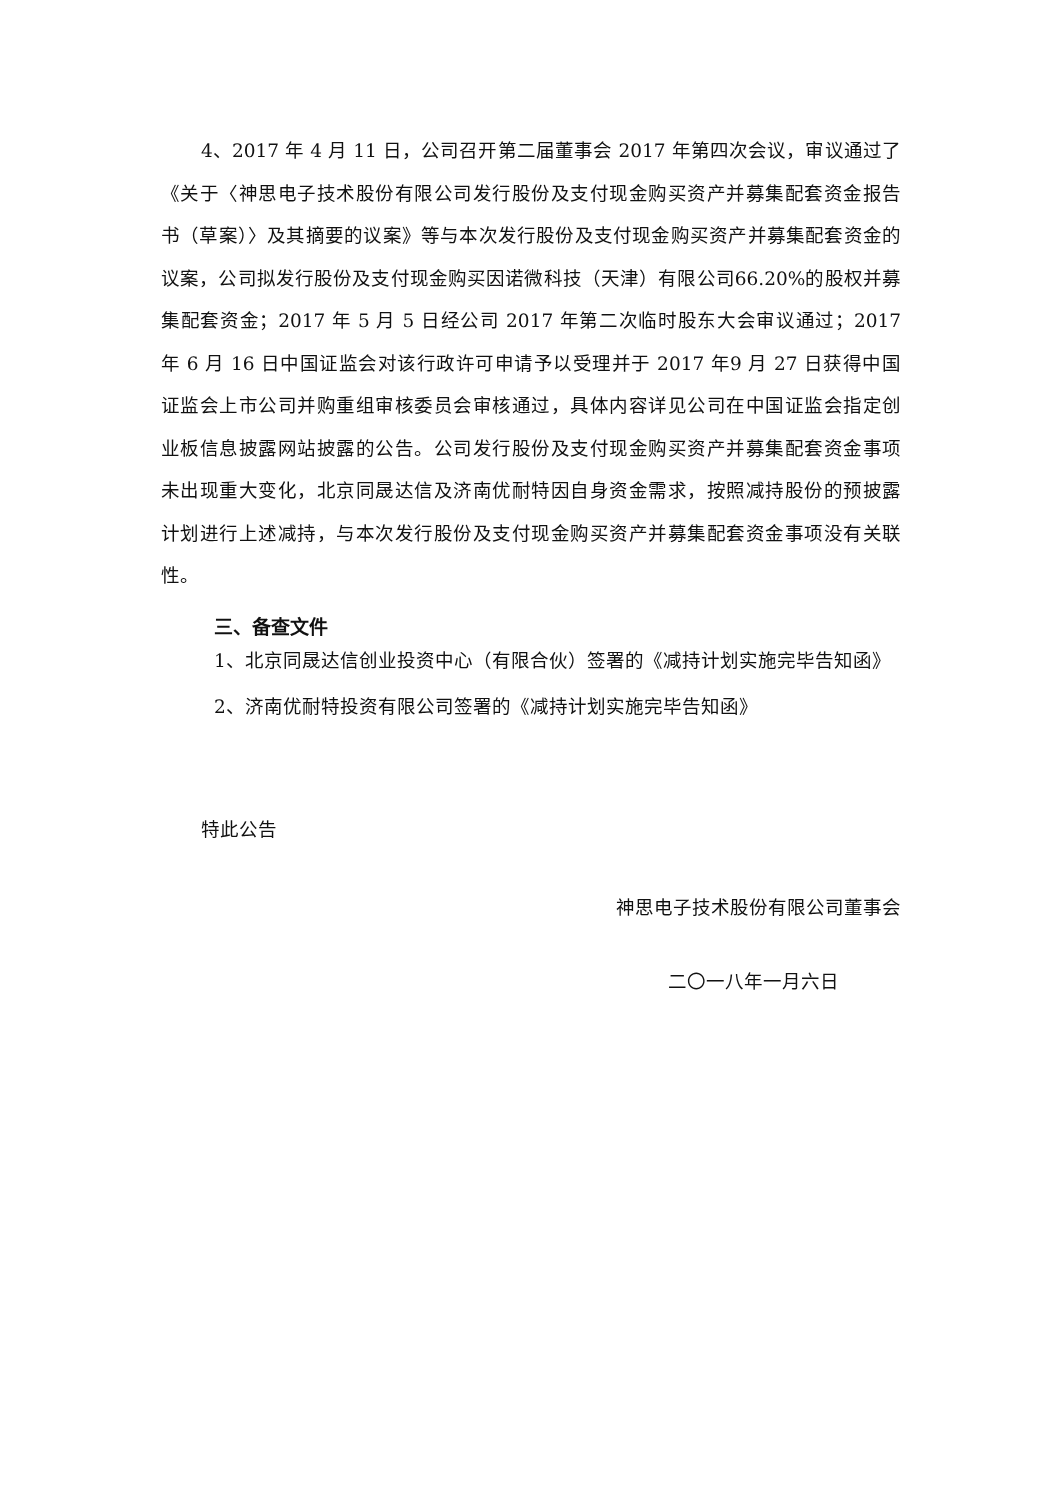4、2017 年 4 月 11 日，公司召开第二届董事会 2017 年第四次会议，审议通过了《关于〈神思电子技术股份有限公司发行股份及支付现金购买资产并募集配套资金报告书（草案）〉及其摘要的议案》等与本次发行股份及支付现金购买资产并募集配套资金的议案，公司拟发行股份及支付现金购买因诺微科技（天津）有限公司66.20%的股权并募集配套资金；2017 年 5 月 5 日经公司 2017 年第二次临时股东大会审议通过；2017 年 6 月 16 日中国证监会对该行政许可申请予以受理并于 2017 年9 月 27 日获得中国证监会上市公司并购重组审核委员会审核通过，具体内容详见公司在中国证监会指定创业板信息披露网站披露的公告。公司发行股份及支付现金购买资产并募集配套资金事项未出现重大变化，北京同晟达信及济南优耐特因自身资金需求，按照减持股份的预披露计划进行上述减持，与本次发行股份及支付现金购买资产并募集配套资金事项没有关联性。
三、备查文件
1、北京同晟达信创业投资中心（有限合伙）签署的《减持计划实施完毕告知函》
2、济南优耐特投资有限公司签署的《减持计划实施完毕告知函》
特此公告
神思电子技术股份有限公司董事会
二〇一八年一月六日